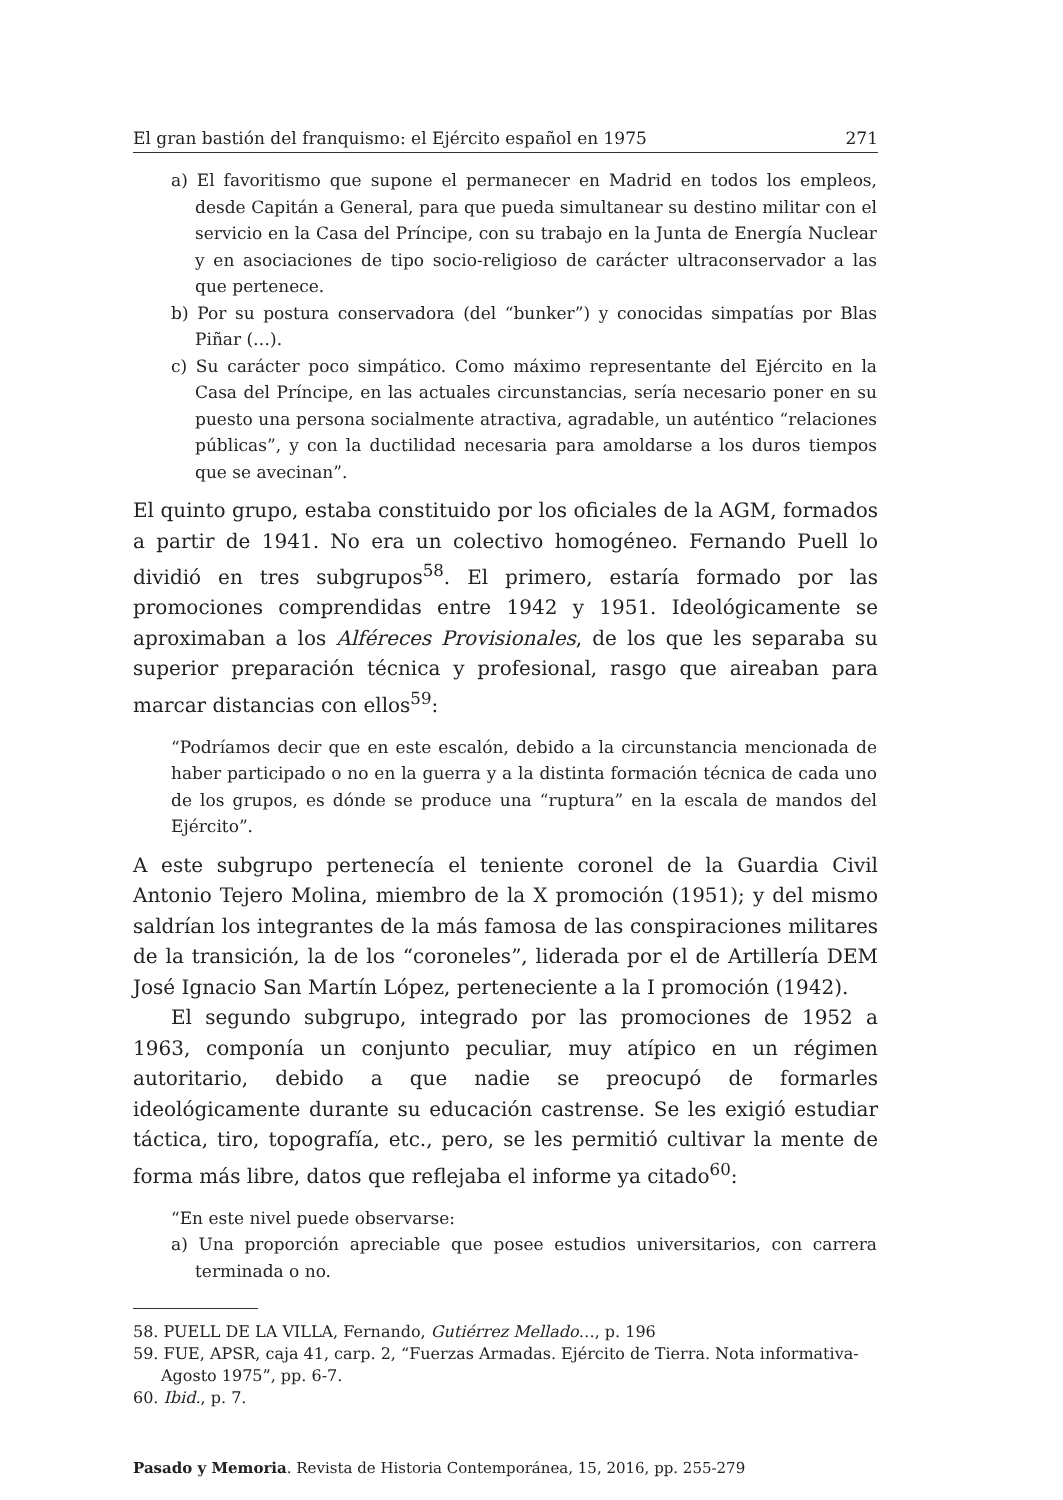El gran bastión del franquismo: el Ejército español en 1975 271
a) El favoritismo que supone el permanecer en Madrid en todos los empleos, desde Capitán a General, para que pueda simultanear su destino militar con el servicio en la Casa del Príncipe, con su trabajo en la Junta de Energía Nuclear y en asociaciones de tipo socio-religioso de carácter ultraconservador a las que pertenece.
b) Por su postura conservadora (del “bunker”) y conocidas simpatías por Blas Piñar (…).
c) Su carácter poco simpático. Como máximo representante del Ejército en la Casa del Príncipe, en las actuales circunstancias, sería necesario poner en su puesto una persona socialmente atractiva, agradable, un auténtico “relaciones públicas”, y con la ductilidad necesaria para amoldarse a los duros tiempos que se avecinan”.
El quinto grupo, estaba constituido por los oficiales de la AGM, formados a partir de 1941. No era un colectivo homogéneo. Fernando Puell lo dividió en tres subgrupos<sup>58</sup>. El primero, estaría formado por las promociones comprendidas entre 1942 y 1951. Ideológicamente se aproximaban a los Alféreces Provisionales, de los que les separaba su superior preparación técnica y profesional, rasgo que aireaban para marcar distancias con ellos<sup>59</sup>:
“Podríamos decir que en este escalón, debido a la circunstancia mencionada de haber participado o no en la guerra y a la distinta formación técnica de cada uno de los grupos, es dónde se produce una “ruptura” en la escala de mandos del Ejército”.
A este subgrupo pertenecía el teniente coronel de la Guardia Civil Antonio Tejero Molina, miembro de la X promoción (1951); y del mismo saldrían los integrantes de la más famosa de las conspiraciones militares de la transición, la de los “coroneles”, liderada por el de Artillería DEM José Ignacio San Martín López, perteneciente a la I promoción (1942).
El segundo subgrupo, integrado por las promociones de 1952 a 1963, componía un conjunto peculiar, muy atípico en un régimen autoritario, debido a que nadie se preocupó de formarles ideológicamente durante su educación castrense. Se les exigió estudiar táctica, tiro, topografía, etc., pero, se les permitió cultivar la mente de forma más libre, datos que reflejaba el informe ya citado<sup>60</sup>:
“En este nivel puede observarse:
a) Una proporción apreciable que posee estudios universitarios, con carrera terminada o no.
58. PUELL DE LA VILLA, Fernando, Gutiérrez Mellado…, p. 196
59. FUE, APSR, caja 41, carp. 2, “Fuerzas Armadas. Ejército de Tierra. Nota informativa-Agosto 1975”, pp. 6-7.
60. Ibid., p. 7.
Pasado y Memoria. Revista de Historia Contemporánea, 15, 2016, pp. 255-279